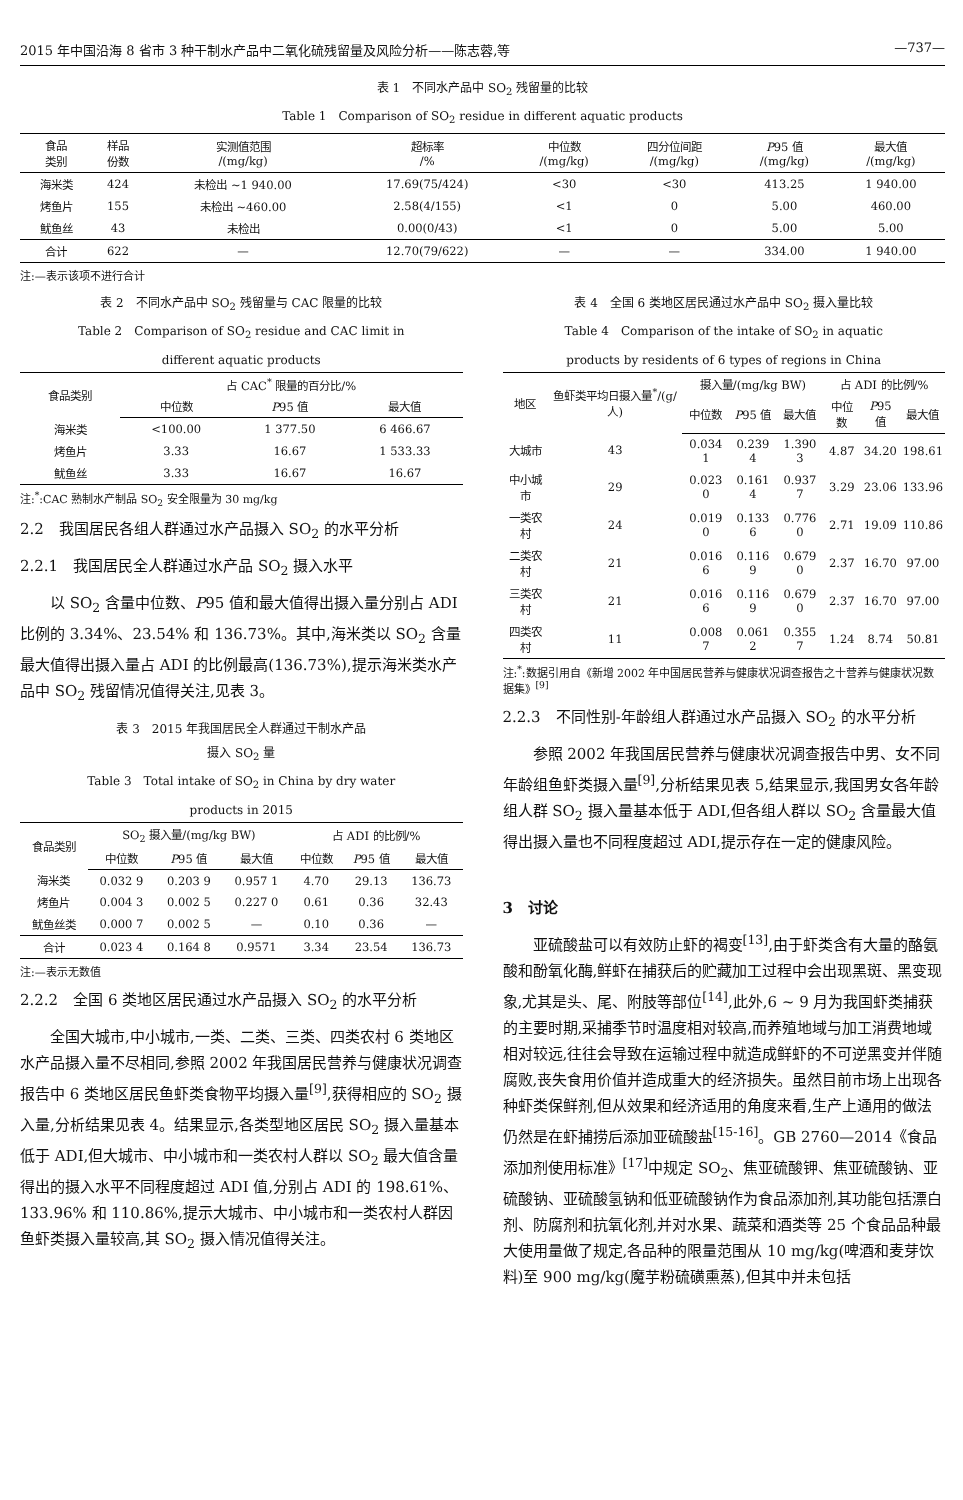2015 年中国沿海 8 省市 3 种干制水产品中二氧化硫残留量及风险分析——陈志蓉,等 —737—
表 1　不同水产品中 SO<sub>2</sub> 残留量的比较
Table 1　Comparison of SO<sub>2</sub> residue in different aquatic products
| 食品 类别 | 样品 份数 | 实测值范围 /(mg/kg) | 超标率 /% | 中位数 /(mg/kg) | 四分位间距 /(mg/kg) | P 95 值 /(mg/kg) | 最大值 /(mg/kg) |
| --- | --- | --- | --- | --- | --- | --- | --- |
| 海米类 | 424 | 未检出 ~1 940.00 | 17.69(75/424) | <30 | <30 | 413.25 | 1 940.00 |
| 烤鱼片 | 155 | 未检出 ~460.00 | 2.58(4/155) | <1 | 0 | 5.00 | 460.00 |
| 鱿鱼丝 | 43 | 未检出 | 0.00(0/43) | <1 | 0 | 5.00 | 5.00 |
| 合计 | 622 | — | 12.70(79/622) | — | — | 334.00 | 1 940.00 |
注:—表示该项不进行合计
表 2　不同水产品中 SO<sub>2</sub> 残留量与 CAC 限量的比较
Table 2　Comparison of SO<sub>2</sub> residue and CAC limit in
different aquatic products
| 食品类别 | 占 CAC<sup>*</sup> 限量的百分比/% | | |
| --- | --- | --- | --- |
| | 中位数 | P 95 值 | 最大值 |
| 海米类 | <100.00 | 1 377.50 | 6 466.67 |
| 烤鱼片 | 3.33 | 16.67 | 1 533.33 |
| 鱿鱼丝 | 3.33 | 16.67 | 16.67 |
注:<sup>*</sup>:CAC 熟制水产制品 SO<sub>2</sub> 安全限量为 30 mg/kg
2.2　我国居民各组人群通过水产品摄入 SO<sub>2</sub> 的水平分析
2.2.1　我国居民全人群通过水产品 SO<sub>2</sub> 摄入水平
以 SO<sub>2</sub> 含量中位数、P95 值和最大值得出摄入量分别占 ADI 比例的 3.34%、23.54% 和 136.73%。其中,海米类以 SO<sub>2</sub> 含量最大值得出摄入量占 ADI 的比例最高(136.73%),提示海米类水产品中 SO<sub>2</sub> 残留情况值得关注,见表 3。
表 3　2015 年我国居民全人群通过干制水产品
摄入 SO<sub>2</sub> 量
Table 3　Total intake of SO<sub>2</sub> in China by dry water
products in 2015
| 食品类别 | SO<sub>2</sub> 摄入量/(mg/kg BW) | | | 占 ADI 的比例/% | | |
| --- | --- | --- | --- | --- | --- | --- |
| | 中位数 | P 95 值 | 最大值 | 中位数 | P 95 值 | 最大值 |
| 海米类 | 0.032 9 | 0.203 9 | 0.957 1 | 4.70 | 29.13 | 136.73 |
| 烤鱼片 | 0.004 3 | 0.002 5 | 0.227 0 | 0.61 | 0.36 | 32.43 |
| 鱿鱼丝类 | 0.000 7 | 0.002 5 | — | 0.10 | 0.36 | — |
| 合计 | 0.023 4 | 0.164 8 | 0.9571 | 3.34 | 23.54 | 136.73 |
注:—表示无数值
2.2.2　全国 6 类地区居民通过水产品摄入 SO<sub>2</sub> 的水平分析
全国大城市,中小城市,一类、二类、三类、四类农村 6 类地区水产品摄入量不尽相同,参照 2002 年我国居民营养与健康状况调查报告中 6 类地区居民鱼虾类食物平均摄入量<sup>[9]</sup>,获得相应的 SO<sub>2</sub> 摄入量,分析结果见表 4。结果显示,各类型地区居民 SO<sub>2</sub> 摄入量基本低于 ADI,但大城市、中小城市和一类农村人群以 SO<sub>2</sub> 最大值含量得出的摄入水平不同程度超过 ADI 值,分别占 ADI 的 198.61%、133.96% 和 110.86%,提示大城市、中小城市和一类农村人群因鱼虾类摄入量较高,其 SO<sub>2</sub> 摄入情况值得关注。
表 4　全国 6 类地区居民通过水产品中 SO<sub>2</sub> 摄入量比较
Table 4　Comparison of the intake of SO<sub>2</sub> in aquatic
products by residents of 6 types of regions in China
| 地区 | 鱼虾类平均日摄入量<sup>*</sup>/(g/人) | 摄入量/(mg/kg BW) | | | 占 ADI 的比例/% | | |
| --- | --- | --- | --- | --- | --- | --- | --- |
| | | 中位数 | P 95 值 | 最大值 | 中位数 | P 95 值 | 最大值 |
| 大城市 | 43 | 0.034 1 | 0.239 4 | 1.390 3 | 4.87 | 34.20 | 198.61 |
| 中小城市 | 29 | 0.023 0 | 0.161 4 | 0.937 7 | 3.29 | 23.06 | 133.96 |
| 一类农村 | 24 | 0.019 0 | 0.133 6 | 0.776 0 | 2.71 | 19.09 | 110.86 |
| 二类农村 | 21 | 0.016 6 | 0.116 9 | 0.679 0 | 2.37 | 16.70 | 97.00 |
| 三类农村 | 21 | 0.016 6 | 0.116 9 | 0.679 0 | 2.37 | 16.70 | 97.00 |
| 四类农村 | 11 | 0.008 7 | 0.061 2 | 0.355 7 | 1.24 | 8.74 | 50.81 |
注:<sup>*</sup>:数据引用自《新增 2002 年中国居民营养与健康状况调查报告之十营养与健康状况数据集》<sup>[9]</sup>
2.2.3　不同性别-年龄组人群通过水产品摄入 SO<sub>2</sub> 的水平分析
参照 2002 年我国居民营养与健康状况调查报告中男、女不同年龄组鱼虾类摄入量<sup>[9]</sup>,分析结果见表 5,结果显示,我国男女各年龄组人群 SO<sub>2</sub> 摄入量基本低于 ADI,但各组人群以 SO<sub>2</sub> 含量最大值得出摄入量也不同程度超过 ADI,提示存在一定的健康风险。
3　讨论
亚硫酸盐可以有效防止虾的褐变<sup>[13]</sup>,由于虾类含有大量的酪氨酸和酚氧化酶,鲜虾在捕获后的贮藏加工过程中会出现黑斑、黑变现象,尤其是头、尾、附肢等部位<sup>[14]</sup>,此外,6 ~ 9 月为我国虾类捕获的主要时期,采捕季节时温度相对较高,而养殖地域与加工消费地域相对较远,往往会导致在运输过程中就造成鲜虾的不可逆黑变并伴随腐败,丧失食用价值并造成重大的经济损失。虽然目前市场上出现各种虾类保鲜剂,但从效果和经济适用的角度来看,生产上通用的做法仍然是在虾捕捞后添加亚硫酸盐<sup>[15-16]</sup>。GB 2760—2014《食品添加剂使用标准》<sup>[17]</sup>中规定 SO<sub>2</sub>、焦亚硫酸钾、焦亚硫酸钠、亚硫酸钠、亚硫酸氢钠和低亚硫酸钠作为食品添加剂,其功能包括漂白剂、防腐剂和抗氧化剂,并对水果、蔬菜和酒类等 25 个食品品种最大使用量做了规定,各品种的限量范围从 10 mg/kg(啤酒和麦芽饮料)至 900 mg/kg(魔芋粉硫磺熏蒸),但其中并未包括